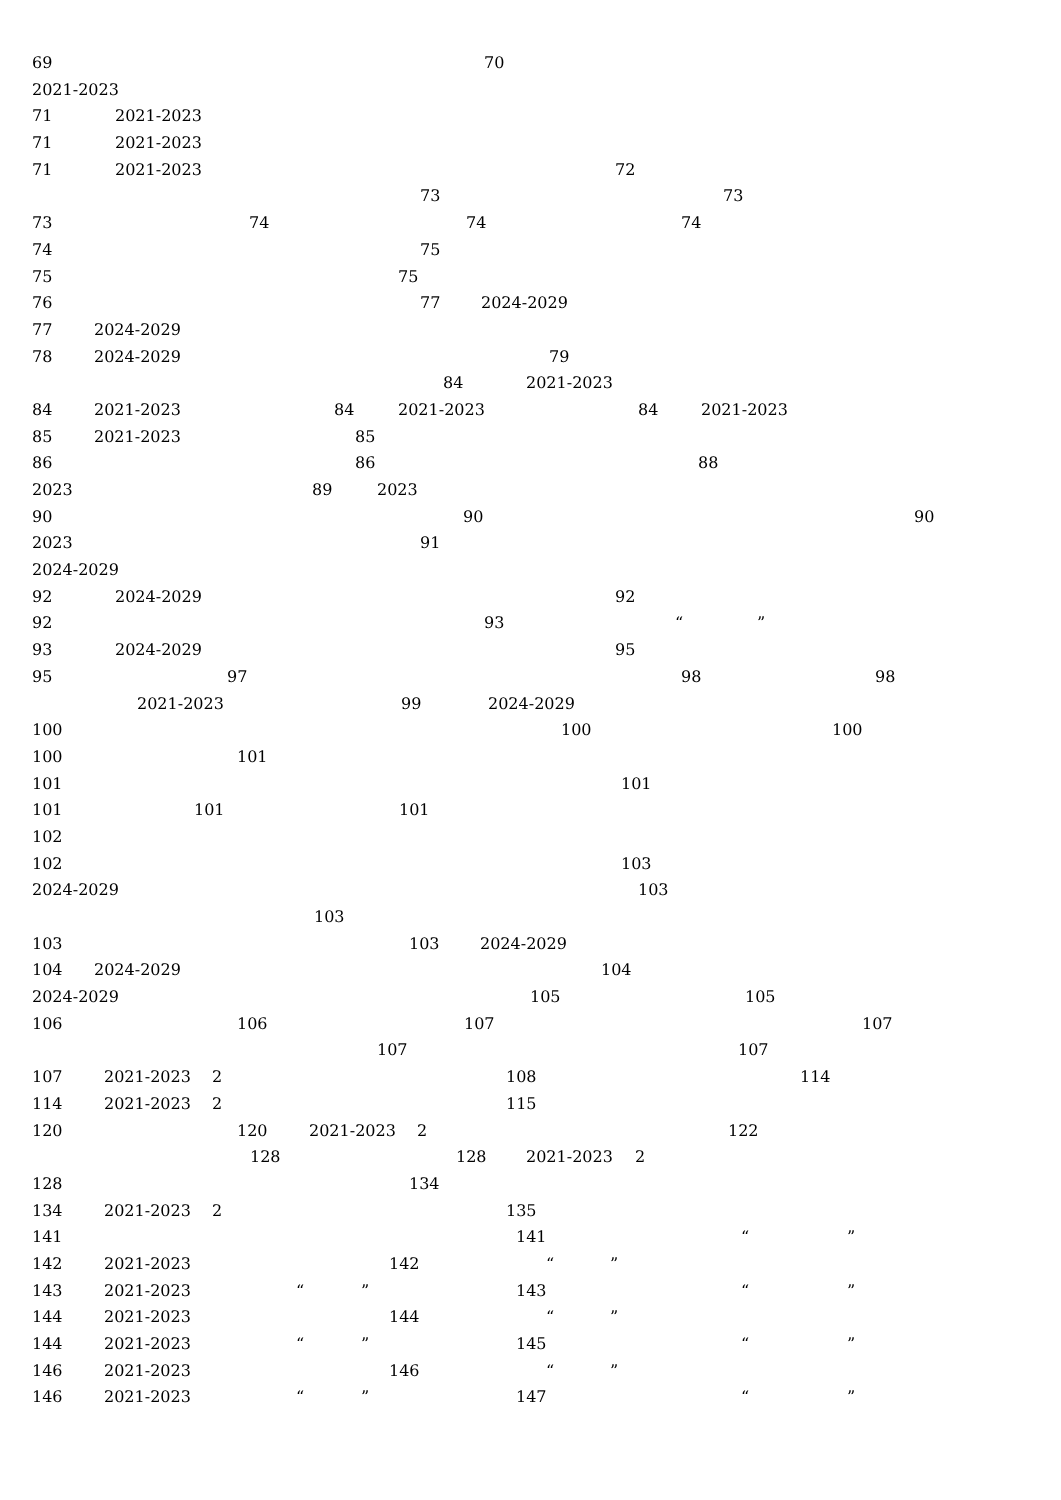69 70
2021-2023
71 2021-2023
71 2021-2023
71 2021-2023 72
73 73
73 74 74 74
74 75
75 75
76 77 2024-2029
77 2024-2029
78 2024-2029 79
84 2021-2023
84 2021-2023 84 2021-2023 84 2021-2023
85 2021-2023 85
86 86 88
2023 89 2023
90 90 90
2023 91
2024-2029
92 2024-2029 92
92 93 “ ”
93 2024-2029 95
95 97 98 98
2021-2023 99 2024-2029
100 100 100
100 101
101 101
101 101 101
102
102 103
2024-2029 103
103
103 103 2024-2029
104 2024-2029 104
2024-2029 105 105
106 106 107 107
107 107
107 2021-2023 2 108 114
114 2021-2023 2 115
120 120 2021-2023 2 122
128 128 2021-2023 2
128 134
134 2021-2023 2 135
141 141 “ ”
142 2021-2023 142 “ ”
143 2021-2023 “ ” 143 “ ”
144 2021-2023 144 “ ”
144 2021-2023 “ ” 145 “ ”
146 2021-2023 146 “ ”
146 2021-2023 “ ” 147 “ ”